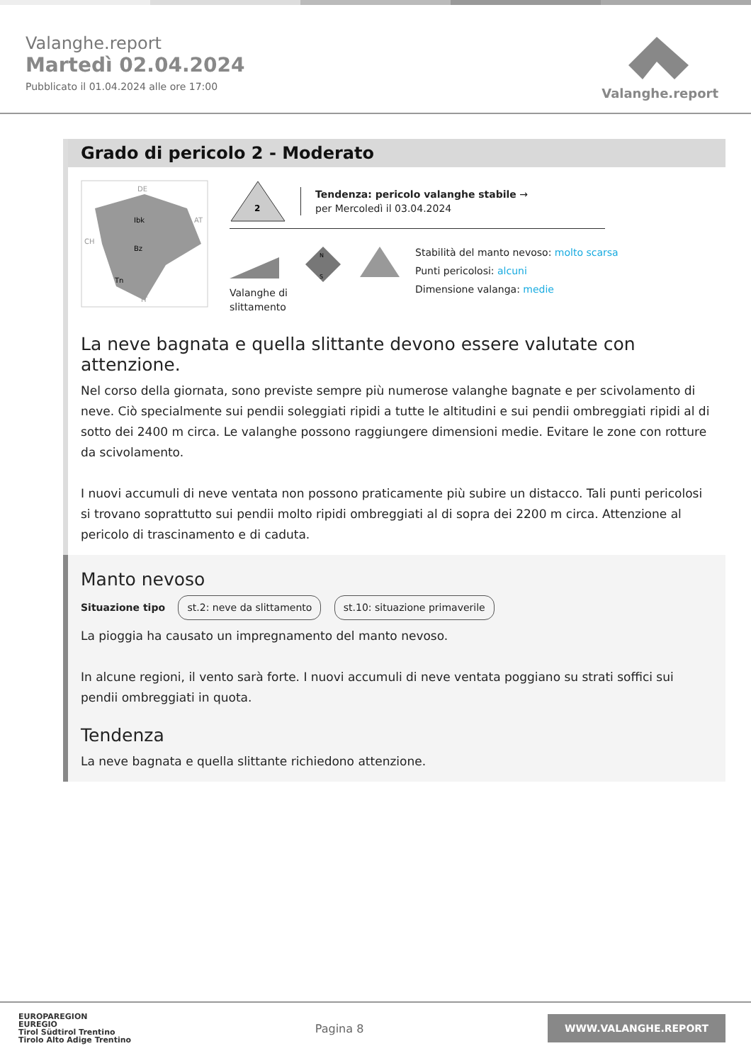Valanghe.report
Martedì 02.04.2024
Pubblicato il 01.04.2024 alle ore 17:00
Valanghe.report
Grado di pericolo 2 - Moderato
DE
Ibk
Bz
Tn
AT
CH
IT
2
Tendenza: pericolo valanghe stabile →
per Mercoledì il 03.04.2024
Valanghe di
slittamento
N
S
Stabilità del manto nevoso: molto scarsa
Punti pericolosi: alcuni
Dimensione valanga: medie
La neve bagnata e quella slittante devono essere valutate con attenzione.
Nel corso della giornata, sono previste sempre più numerose valanghe bagnate e per scivolamento di neve. Ciò specialmente sui pendii soleggiati ripidi a tutte le altitudini e sui pendii ombreggiati ripidi al di sotto dei 2400 m circa. Le valanghe possono raggiungere dimensioni medie. Evitare le zone con rotture da scivolamento.
I nuovi accumuli di neve ventata non possono praticamente più subire un distacco. Tali punti pericolosi si trovano soprattutto sui pendii molto ripidi ombreggiati al di sopra dei 2200 m circa. Attenzione al pericolo di trascinamento e di caduta.
Manto nevoso
Situazione tipo st.2: neve da slittamento st.10: situazione primaverile
La pioggia ha causato un impregnamento del manto nevoso.
In alcune regioni, il vento sarà forte. I nuovi accumuli di neve ventata poggiano su strati soffici sui pendii ombreggiati in quota.
Tendenza
La neve bagnata e quella slittante richiedono attenzione.
EUROPAREGION
EUREGIO
Tirol Südtirol Trentino
Tirolo Alto Adige Trentino
Pagina 8
WWW.VALANGHE.REPORT